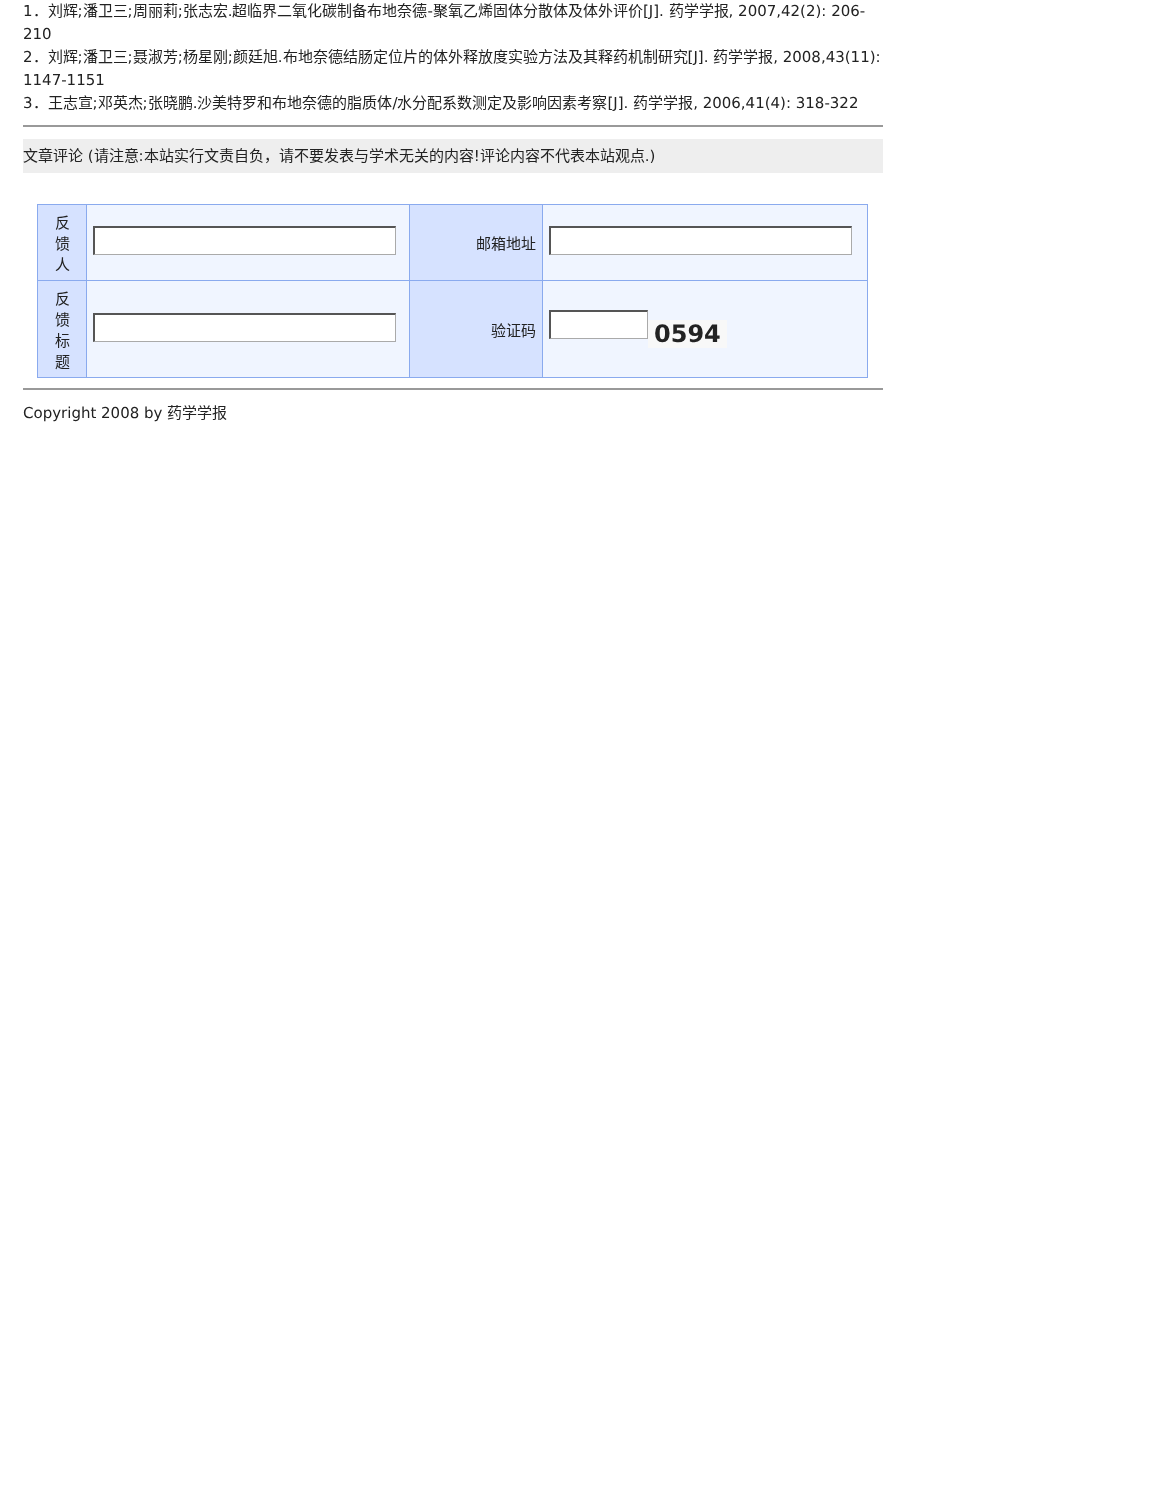1．刘辉;潘卫三;周丽莉;张志宏.超临界二氧化碳制备布地奈德-聚氧乙烯固体分散体及体外评价[J]. 药学学报, 2007,42(2): 206-210
2．刘辉;潘卫三;聂淑芳;杨星刚;颜廷旭.布地奈德结肠定位片的体外释放度实验方法及其释药机制研究[J]. 药学学报, 2008,43(11): 1147-1151
3．王志宣;邓英杰;张晓鹏.沙美特罗和布地奈德的脂质体/水分配系数测定及影响因素考察[J]. 药学学报, 2006,41(4): 318-322
文章评论 (请注意:本站实行文责自负，请不要发表与学术无关的内容!评论内容不代表本站观点.)
| 反 馈 人 | | 邮箱地址 | |
| 反 馈 标 题 | | 验证码 | 0594 |
Copyright 2008 by 药学学报